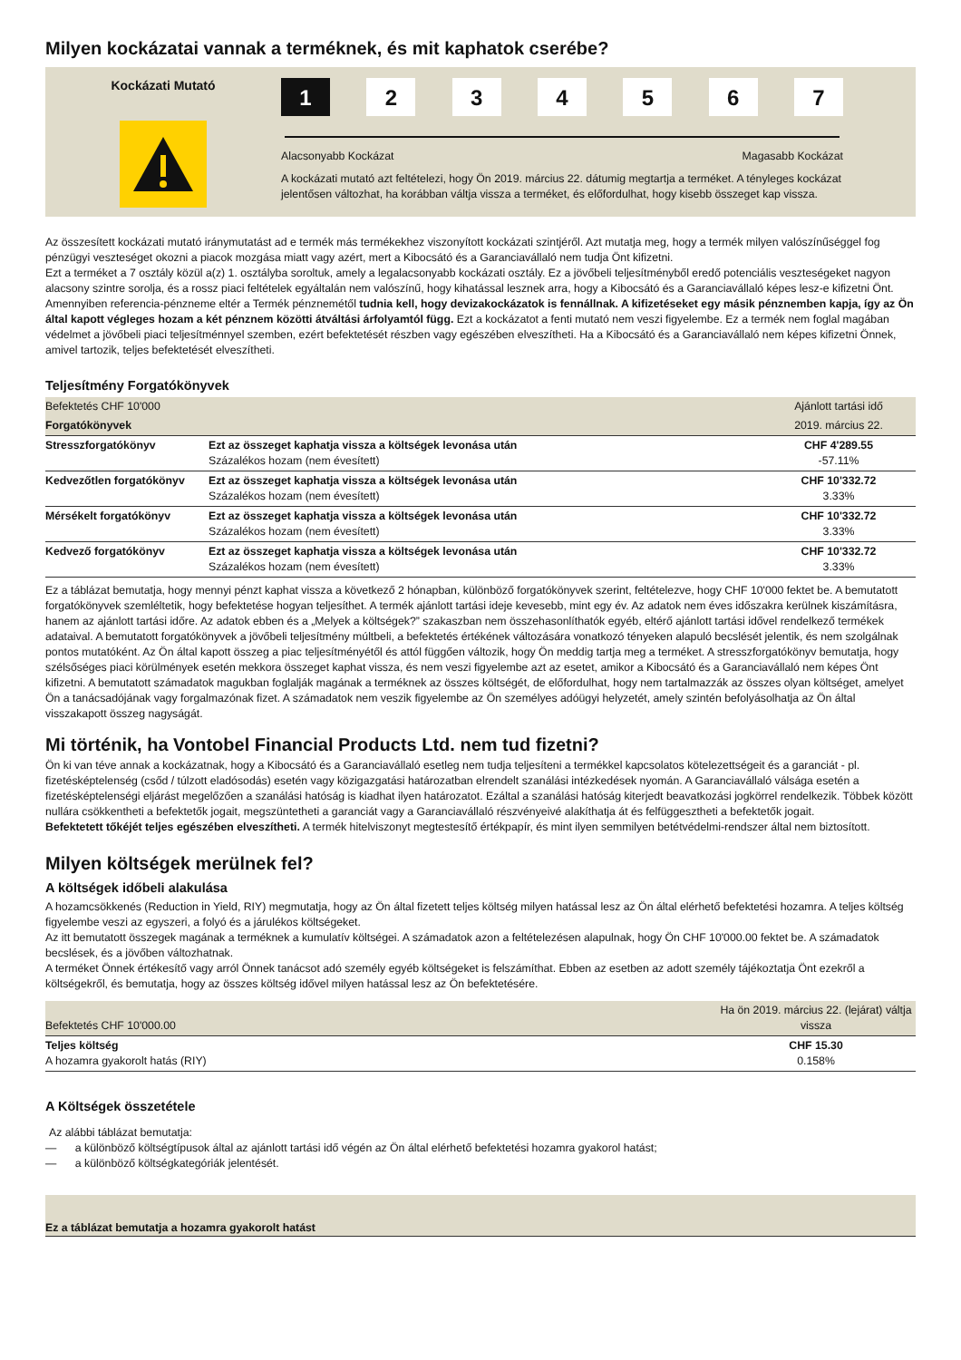Milyen kockázatai vannak a terméknek, és mit kaphatok cserébe?
Kockázati Mutató
1 2 3 4 5 6 7
Alacsonyabb Kockázat Magasabb Kockázat
A kockázati mutató azt feltételezi, hogy Ön 2019. március 22. dátumig megtartja a terméket. A tényleges kockázat jelentősen változhat, ha korábban váltja vissza a terméket, és előfordulhat, hogy kisebb összeget kap vissza.
Az összesített kockázati mutató iránymutatást ad e termék más termékekhez viszonyított kockázati szintjéről. Azt mutatja meg, hogy a termék milyen valószínűséggel fog pénzügyi veszteséget okozni a piacok mozgása miatt vagy azért, mert a Kibocsátó és a Garanciavállaló nem tudja Önt kifizetni.
Ezt a terméket a 7 osztály közül a(z) 1. osztályba soroltuk, amely a legalacsonyabb kockázati osztály. Ez a jövőbeli teljesítményből eredő potenciális veszteségeket nagyon alacsony szintre sorolja, és a rossz piaci feltételek egyáltalán nem valószínű, hogy kihatással lesznek arra, hogy a Kibocsátó és a Garanciavállaló képes lesz-e kifizetni Önt. Amennyiben referencia-pénzneme eltér a Termék pénznemétől tudnia kell, hogy devizakockázatok is fennállnak. A kifizetéseket egy másik pénznemben kapja, így az Ön által kapott végleges hozam a két pénznem közötti átváltási árfolyamtól függ. Ezt a kockázatot a fenti mutató nem veszi figyelembe. Ez a termék nem foglal magában védelmet a jövőbeli piaci teljesítménnyel szemben, ezért befektetését részben vagy egészében elveszítheti. Ha a Kibocsátó és a Garanciavállaló nem képes kifizetni Önnek, amivel tartozik, teljes befektetését elveszítheti.
Teljesítmény Forgatókönyvek
| Befektetés CHF 10'000 | | Ajánlott tartási idő |
| Forgatókönyvek | | 2019. március 22. |
| Stresszforgatókönyv | Ezt az összeget kaphatja vissza a költségek levonása után Százalékos hozam (nem évesített) | CHF 4'289.55 -57.11% |
| Kedvezőtlen forgatókönyv | Ezt az összeget kaphatja vissza a költségek levonása után Százalékos hozam (nem évesített) | CHF 10'332.72 3.33% |
| Mérsékelt forgatókönyv | Ezt az összeget kaphatja vissza a költségek levonása után Százalékos hozam (nem évesített) | CHF 10'332.72 3.33% |
| Kedvező forgatókönyv | Ezt az összeget kaphatja vissza a költségek levonása után Százalékos hozam (nem évesített) | CHF 10'332.72 3.33% |
Ez a táblázat bemutatja, hogy mennyi pénzt kaphat vissza a következő 2 hónapban, különböző forgatókönyvek szerint, feltételezve, hogy CHF 10'000 fektet be. A bemutatott forgatókönyvek szemléltetik, hogy befektetése hogyan teljesíthet. A termék ajánlott tartási ideje kevesebb, mint egy év. Az adatok nem éves időszakra kerülnek kiszámításra, hanem az ajánlott tartási időre. Az adatok ebben és a „Melyek a költségek?” szakaszban nem összehasonlíthatók egyéb, eltérő ajánlott tartási idővel rendelkező termékek adataival. A bemutatott forgatókönyvek a jövőbeli teljesítmény múltbeli, a befektetés értékének változására vonatkozó tényeken alapuló becslését jelentik, és nem szolgálnak pontos mutatóként. Az Ön által kapott összeg a piac teljesítményétől és attól függően változik, hogy Ön meddig tartja meg a terméket. A stresszforgatókönyv bemutatja, hogy szélsőséges piaci körülmények esetén mekkora összeget kaphat vissza, és nem veszi figyelembe azt az esetet, amikor a Kibocsátó és a Garanciavállaló nem képes Önt kifizetni. A bemutatott számadatok magukban foglalják magának a terméknek az összes költségét, de előfordulhat, hogy nem tartalmazzák az összes olyan költséget, amelyet Ön a tanácsadójának vagy forgalmazónak fizet. A számadatok nem veszik figyelembe az Ön személyes adóügyi helyzetét, amely szintén befolyásolhatja az Ön által visszakapott összeg nagyságát.
Mi történik, ha Vontobel Financial Products Ltd. nem tud fizetni?
Ön ki van téve annak a kockázatnak, hogy a Kibocsátó és a Garanciavállaló esetleg nem tudja teljesíteni a termékkel kapcsolatos kötelezettségeit és a garanciát - pl. fizetésképtelenség (csőd / túlzott eladósodás) esetén vagy közigazgatási határozatban elrendelt szanálási intézkedések nyomán. A Garanciavállaló válsága esetén a fizetésképtelenségi eljárást megelőzően a szanálási hatóság is kiadhat ilyen határozatot. Ezáltal a szanálási hatóság kiterjedt beavatkozási jogkörrel rendelkezik. Többek között nullára csökkentheti a befektetők jogait, megszüntetheti a garanciát vagy a Garanciavállaló részvényeivé alakíthatja át és felfüggesztheti a befektetők jogait.
Befektetett tőkéjét teljes egészében elveszítheti. A termék hitelviszonyt megtestesítő értékpapír, és mint ilyen semmilyen betétvédelmi-rendszer által nem biztosított.
Milyen költségek merülnek fel?
A költségek időbeli alakulása
A hozamcsökkenés (Reduction in Yield, RIY) megmutatja, hogy az Ön által fizetett teljes költség milyen hatással lesz az Ön által elérhető befektetési hozamra. A teljes költség figyelembe veszi az egyszeri, a folyó és a járulékos költségeket.
Az itt bemutatott összegek magának a terméknek a kumulatív költségei. A számadatok azon a feltételezésen alapulnak, hogy Ön CHF 10'000.00 fektet be. A számadatok becslések, és a jövőben változhatnak.
A terméket Önnek értékesítő vagy arról Önnek tanácsot adó személy egyéb költségeket is felszámíthat. Ebben az esetben az adott személy tájékoztatja Önt ezekről a költségekről, és bemutatja, hogy az összes költség idővel milyen hatással lesz az Ön befektetésére.
| Befektetés CHF 10'000.00 | Ha ön 2019. március 22. (lejárat) váltja vissza |
| Teljes költség A hozamra gyakorolt hatás (RIY) | CHF 15.30 0.158% |
A Költségek összetétele
Az alábbi táblázat bemutatja:
— a különböző költségtípusok által az ajánlott tartási idő végén az Ön által elérhető befektetési hozamra gyakorol hatást;
— a különböző költségkategóriák jelentését.
Ez a táblázat bemutatja a hozamra gyakorolt hatást